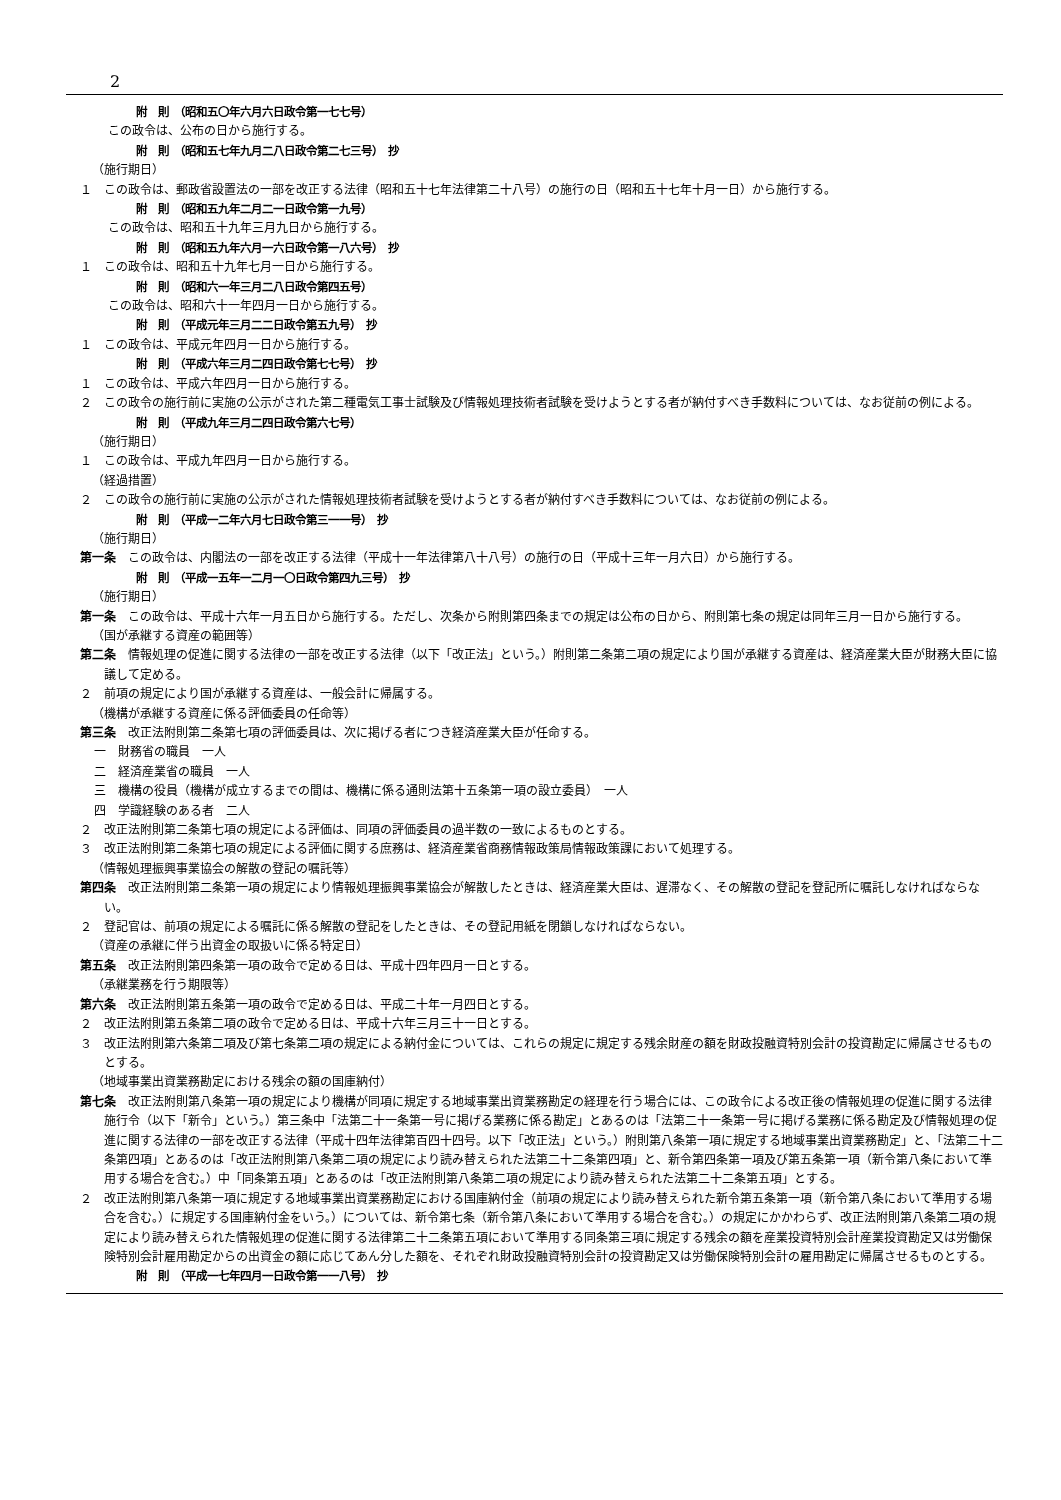2
附　則　（昭和五〇年六月六日政令第一七七号）
この政令は、公布の日から施行する。
附　則　（昭和五七年九月二八日政令第二七三号）　抄
（施行期日）
１　この政令は、郵政省設置法の一部を改正する法律（昭和五十七年法律第二十八号）の施行の日（昭和五十七年十月一日）から施行する。
附　則　（昭和五九年二月二一日政令第一九号）
この政令は、昭和五十九年三月九日から施行する。
附　則　（昭和五九年六月一六日政令第一八六号）　抄
１　この政令は、昭和五十九年七月一日から施行する。
附　則　（昭和六一年三月二八日政令第四五号）
この政令は、昭和六十一年四月一日から施行する。
附　則　（平成元年三月二二日政令第五九号）　抄
１　この政令は、平成元年四月一日から施行する。
附　則　（平成六年三月二四日政令第七七号）　抄
１　この政令は、平成六年四月一日から施行する。
２　この政令の施行前に実施の公示がされた第二種電気工事士試験及び情報処理技術者試験を受けようとする者が納付すべき手数料については、なお従前の例による。
附　則　（平成九年三月二四日政令第六七号）
（施行期日）
１　この政令は、平成九年四月一日から施行する。
（経過措置）
２　この政令の施行前に実施の公示がされた情報処理技術者試験を受けようとする者が納付すべき手数料については、なお従前の例による。
附　則　（平成一二年六月七日政令第三一一号）　抄
（施行期日）
第一条　この政令は、内閣法の一部を改正する法律（平成十一年法律第八十八号）の施行の日（平成十三年一月六日）から施行する。
附　則　（平成一五年一二月一〇日政令第四九三号）　抄
（施行期日）
第一条　この政令は、平成十六年一月五日から施行する。ただし、次条から附則第四条までの規定は公布の日から、附則第七条の規定は同年三月一日から施行する。
（国が承継する資産の範囲等）
第二条　情報処理の促進に関する法律の一部を改正する法律（以下「改正法」という。）附則第二条第二項の規定により国が承継する資産は、経済産業大臣が財務大臣に協議して定める。
２　前項の規定により国が承継する資産は、一般会計に帰属する。
（機構が承継する資産に係る評価委員の任命等）
第三条　改正法附則第二条第七項の評価委員は、次に掲げる者につき経済産業大臣が任命する。
一　財務省の職員　一人
二　経済産業省の職員　一人
三　機構の役員（機構が成立するまでの間は、機構に係る通則法第十五条第一項の設立委員）　一人
四　学識経験のある者　二人
２　改正法附則第二条第七項の規定による評価は、同項の評価委員の過半数の一致によるものとする。
３　改正法附則第二条第七項の規定による評価に関する庶務は、経済産業省商務情報政策局情報政策課において処理する。
（情報処理振興事業協会の解散の登記の嘱託等）
第四条　改正法附則第二条第一項の規定により情報処理振興事業協会が解散したときは、経済産業大臣は、遅滞なく、その解散の登記を登記所に嘱託しなければならない。
２　登記官は、前項の規定による嘱託に係る解散の登記をしたときは、その登記用紙を閉鎖しなければならない。
（資産の承継に伴う出資金の取扱いに係る特定日）
第五条　改正法附則第四条第一項の政令で定める日は、平成十四年四月一日とする。
（承継業務を行う期限等）
第六条　改正法附則第五条第一項の政令で定める日は、平成二十年一月四日とする。
２　改正法附則第五条第二項の政令で定める日は、平成十六年三月三十一日とする。
３　改正法附則第六条第二項及び第七条第二項の規定による納付金については、これらの規定に規定する残余財産の額を財政投融資特別会計の投資勘定に帰属させるものとする。
（地域事業出資業務勘定における残余の額の国庫納付）
第七条　改正法附則第八条第一項の規定により機構が同項に規定する地域事業出資業務勘定の経理を行う場合には、この政令による改正後の情報処理の促進に関する法律施行令（以下「新令」という。）第三条中「法第二十一条第一号に掲げる業務に係る勘定」とあるのは「法第二十一条第一号に掲げる業務に係る勘定及び情報処理の促進に関する法律の一部を改正する法律（平成十四年法律第百四十四号。以下「改正法」という。）附則第八条第一項に規定する地域事業出資業務勘定」と、「法第二十二条第四項」とあるのは「改正法附則第八条第二項の規定により読み替えられた法第二十二条第四項」と、新令第四条第一項及び第五条第一項（新令第八条において準用する場合を含む。）中「同条第五項」とあるのは「改正法附則第八条第二項の規定により読み替えられた法第二十二条第五項」とする。
２　改正法附則第八条第一項に規定する地域事業出資業務勘定における国庫納付金（前項の規定により読み替えられた新令第五条第一項（新令第八条において準用する場合を含む。）に規定する国庫納付金をいう。）については、新令第七条（新令第八条において準用する場合を含む。）の規定にかかわらず、改正法附則第八条第二項の規定により読み替えられた情報処理の促進に関する法律第二十二条第五項において準用する同条第三項に規定する残余の額を産業投資特別会計産業投資勘定又は労働保険特別会計雇用勘定からの出資金の額に応じてあん分した額を、それぞれ財政投融資特別会計の投資勘定又は労働保険特別会計の雇用勘定に帰属させるものとする。
附　則　（平成一七年四月一日政令第一一八号）　抄